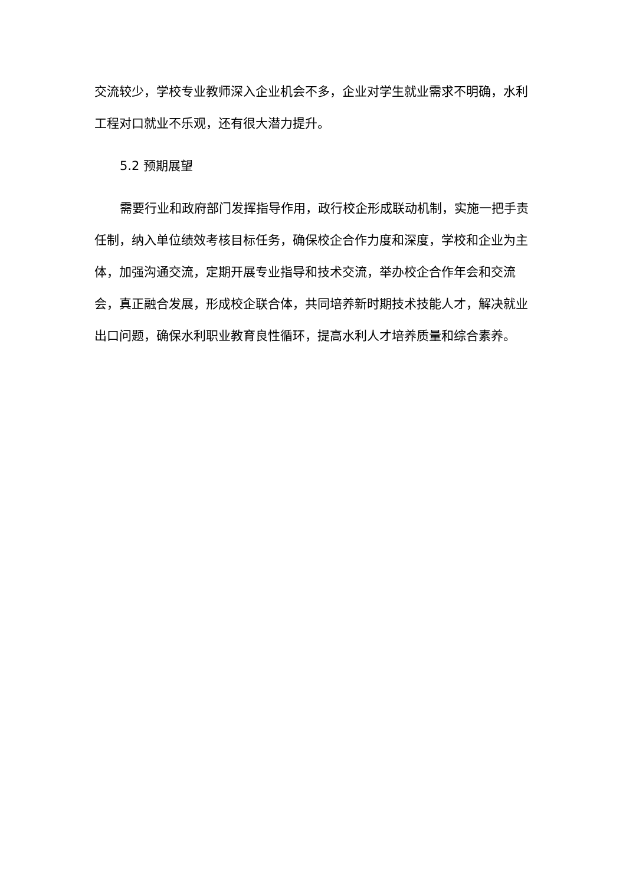交流较少，学校专业教师深入企业机会不多，企业对学生就业需求不明确，水利工程对口就业不乐观，还有很大潜力提升。
5.2 预期展望
需要行业和政府部门发挥指导作用，政行校企形成联动机制，实施一把手责任制，纳入单位绩效考核目标任务，确保校企合作力度和深度，学校和企业为主体，加强沟通交流，定期开展专业指导和技术交流，举办校企合作年会和交流会，真正融合发展，形成校企联合体，共同培养新时期技术技能人才，解决就业出口问题，确保水利职业教育良性循环，提高水利人才培养质量和综合素养。